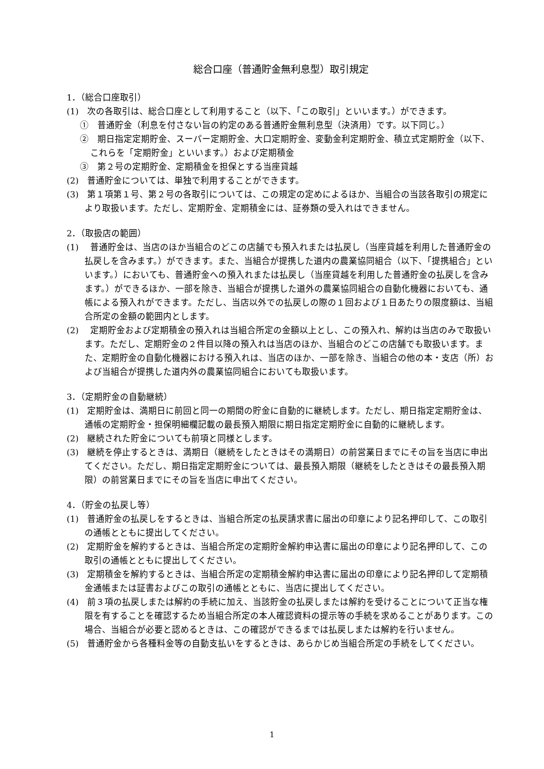総合口座（普通貯金無利息型）取引規定
1．（総合口座取引）
(1)　次の各取引は、総合口座として利用すること（以下、「この取引」といいます。）ができます。
①　普通貯金（利息を付さない旨の約定のある普通貯金無利息型（決済用）です。以下同じ。）
②　期日指定定期貯金、スーパー定期貯金、大口定期貯金、変動金利定期貯金、積立式定期貯金（以下、これらを「定期貯金」といいます。）および定期積金
③　第２号の定期貯金、定期積金を担保とする当座貸越
(2)　普通貯金については、単独で利用することができます。
(3)　第１項第１号、第２号の各取引については、この規定の定めによるほか、当組合の当該各取引の規定により取扱います。ただし、定期貯金、定期積金には、証券類の受入れはできません。
2．（取扱店の範囲）
(1)　 普通貯金は、当店のほか当組合のどこの店舗でも預入れまたは払戻し（当座貸越を利用した普通貯金の払戻しを含みます。）ができます。また、当組合が提携した道内の農業協同組合（以下、「提携組合」といいます。）においても、普通貯金への預入れまたは払戻し（当座貸越を利用した普通貯金の払戻しを含みます。）ができるほか、一部を除き、当組合が提携した道外の農業協同組合の自動化機器においても、通帳による預入れができます。ただし、当店以外での払戻しの際の１回および１日あたりの限度額は、当組合所定の金額の範囲内とします。
(2)　 定期貯金および定期積金の預入れは当組合所定の金額以上とし、この預入れ、解約は当店のみで取扱います。ただし、定期貯金の２件目以降の預入れは当店のほか、当組合のどこの店舗でも取扱います。また、定期貯金の自動化機器における預入れは、当店のほか、一部を除き、当組合の他の本・支店（所）および当組合が提携した道内外の農業協同組合においても取扱います。
3．（定期貯金の自動継続）
(1)　定期貯金は、満期日に前回と同一の期間の貯金に自動的に継続します。ただし、期日指定定期貯金は、通帳の定期貯金・担保明細欄記載の最長預入期限に期日指定定期貯金に自動的に継続します。
(2)　継続された貯金についても前項と同様とします。
(3)　継続を停止するときは、満期日（継続をしたときはその満期日）の前営業日までにその旨を当店に申出てください。ただし、期日指定定期貯金については、最長預入期限（継続をしたときはその最長預入期限）の前営業日までにその旨を当店に申出てください。
4．（貯金の払戻し等）
(1)　普通貯金の払戻しをするときは、当組合所定の払戻請求書に届出の印章により記名押印して、この取引の通帳とともに提出してください。
(2)　定期貯金を解約するときは、当組合所定の定期貯金解約申込書に届出の印章により記名押印して、この取引の通帳とともに提出してください。
(3)　定期積金を解約するときは、当組合所定の定期積金解約申込書に届出の印章により記名押印して定期積金通帳または証書およびこの取引の通帳とともに、当店に提出してください。
(4)　前３項の払戻しまたは解約の手続に加え、当該貯金の払戻しまたは解約を受けることについて正当な権限を有することを確認するため当組合所定の本人確認資料の提示等の手続を求めることがあります。この場合、当組合が必要と認めるときは、この確認ができるまでは払戻しまたは解約を行いません。
(5)　普通貯金から各種料金等の自動支払いをするときは、あらかじめ当組合所定の手続をしてください。
1